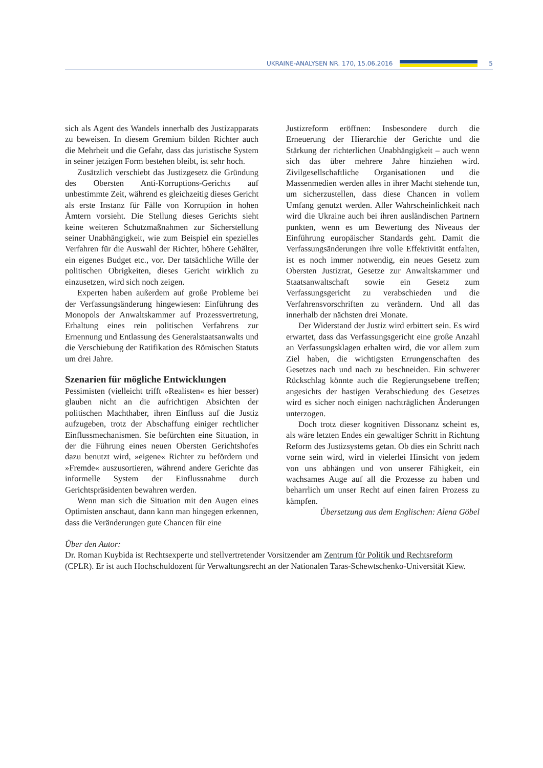UKRAINE-ANALYSEN NR. 170, 15.06.2016 5
sich als Agent des Wandels innerhalb des Justizapparats zu beweisen. In diesem Gremium bilden Richter auch die Mehrheit und die Gefahr, dass das juristische System in seiner jetzigen Form bestehen bleibt, ist sehr hoch.
Zusätzlich verschiebt das Justizgesetz die Gründung des Obersten Anti-Korruptions-Gerichts auf unbestimmte Zeit, während es gleichzeitig dieses Gericht als erste Instanz für Fälle von Korruption in hohen Ämtern vorsieht. Die Stellung dieses Gerichts sieht keine weiteren Schutzmaßnahmen zur Sicherstellung seiner Unabhängigkeit, wie zum Beispiel ein spezielles Verfahren für die Auswahl der Richter, höhere Gehälter, ein eigenes Budget etc., vor. Der tatsächliche Wille der politischen Obrigkeiten, dieses Gericht wirklich zu einzusetzen, wird sich noch zeigen.
Experten haben außerdem auf große Probleme bei der Verfassungsänderung hingewiesen: Einführung des Monopols der Anwaltskammer auf Prozessvertretung, Erhaltung eines rein politischen Verfahrens zur Ernennung und Entlassung des Generalstaatsanwalts und die Verschiebung der Ratifikation des Römischen Statuts um drei Jahre.
Szenarien für mögliche Entwicklungen
Pessimisten (vielleicht trifft »Realisten« es hier besser) glauben nicht an die aufrichtigen Absichten der politischen Machthaber, ihren Einfluss auf die Justiz aufzugeben, trotz der Abschaffung einiger rechtlicher Einflussmechanismen. Sie befürchten eine Situation, in der die Führung eines neuen Obersten Gerichtshofes dazu benutzt wird, »eigene« Richter zu befördern und »Fremde« auszusortieren, während andere Gerichte das informelle System der Einflussnahme durch Gerichtspräsidenten bewahren werden.
Wenn man sich die Situation mit den Augen eines Optimisten anschaut, dann kann man hingegen erkennen, dass die Veränderungen gute Chancen für eine
Justizreform eröffnen: Insbesondere durch die Erneuerung der Hierarchie der Gerichte und die Stärkung der richterlichen Unabhängigkeit – auch wenn sich das über mehrere Jahre hinziehen wird. Zivilgesellschaftliche Organisationen und die Massenmedien werden alles in ihrer Macht stehende tun, um sicherzustellen, dass diese Chancen in vollem Umfang genutzt werden. Aller Wahrscheinlichkeit nach wird die Ukraine auch bei ihren ausländischen Partnern punkten, wenn es um Bewertung des Niveaus der Einführung europäischer Standards geht. Damit die Verfassungsänderungen ihre volle Effektivität entfalten, ist es noch immer notwendig, ein neues Gesetz zum Obersten Justizrat, Gesetze zur Anwaltskammer und Staatsanwaltschaft sowie ein Gesetz zum Verfassungsgericht zu verabschieden und die Verfahrensvorschriften zu verändern. Und all das innerhalb der nächsten drei Monate.
Der Widerstand der Justiz wird erbittert sein. Es wird erwartet, dass das Verfassungsgericht eine große Anzahl an Verfassungsklagen erhalten wird, die vor allem zum Ziel haben, die wichtigsten Errungenschaften des Gesetzes nach und nach zu beschneiden. Ein schwerer Rückschlag könnte auch die Regierungsebene treffen; angesichts der hastigen Verabschiedung des Gesetzes wird es sicher noch einigen nachträglichen Änderungen unterzogen.
Doch trotz dieser kognitiven Dissonanz scheint es, als wäre letzten Endes ein gewaltiger Schritt in Richtung Reform des Justizsystems getan. Ob dies ein Schritt nach vorne sein wird, wird in vielerlei Hinsicht von jedem von uns abhängen und von unserer Fähigkeit, ein wachsames Auge auf all die Prozesse zu haben und beharrlich um unser Recht auf einen fairen Prozess zu kämpfen.
Übersetzung aus dem Englischen: Alena Göbel
Über den Autor:
Dr. Roman Kuybida ist Rechtsexperte und stellvertretender Vorsitzender am Zentrum für Politik und Rechtsreform (CPLR). Er ist auch Hochschuldozent für Verwaltungsrecht an der Nationalen Taras-Schewtschenko-Universität Kiew.